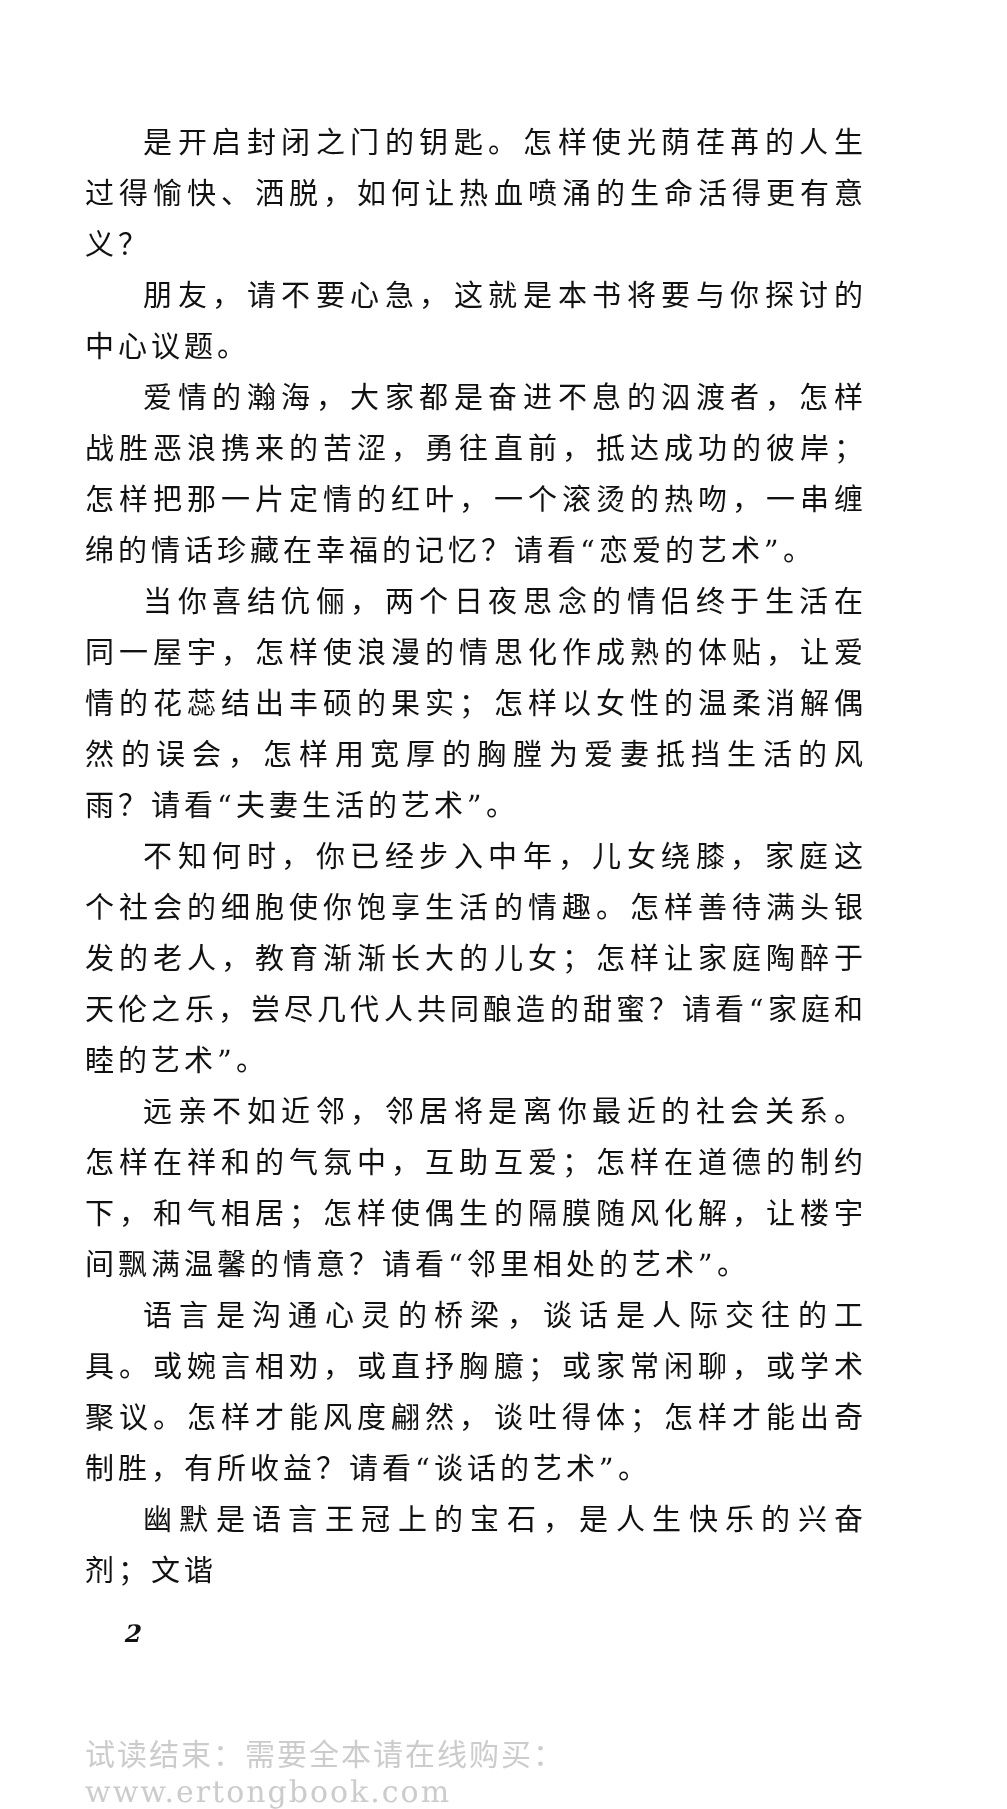是开启封闭之门的钥匙。怎样使光荫荏苒的人生过得愉快、洒脱，如何让热血喷涌的生命活得更有意义？
朋友，请不要心急，这就是本书将要与你探讨的中心议题。
爱情的瀚海，大家都是奋进不息的泅渡者，怎样战胜恶浪携来的苦涩，勇往直前，抵达成功的彼岸；怎样把那一片定情的红叶，一个滚烫的热吻，一串缠绵的情话珍藏在幸福的记忆？请看“恋爱的艺术”。
当你喜结伉俪，两个日夜思念的情侣终于生活在同一屋宇，怎样使浪漫的情思化作成熟的体贴，让爱情的花蕊结出丰硕的果实；怎样以女性的温柔消解偶然的误会，怎样用宽厚的胸膛为爱妻抵挡生活的风雨？请看“夫妻生活的艺术”。
不知何时，你已经步入中年，儿女绕膝，家庭这个社会的细胞使你饱享生活的情趣。怎样善待满头银发的老人，教育渐渐长大的儿女；怎样让家庭陶醉于天伦之乐，尝尽几代人共同酿造的甜蜜？请看“家庭和睦的艺术”。
远亲不如近邻，邻居将是离你最近的社会关系。怎样在祥和的气氛中，互助互爱；怎样在道德的制约下，和气相居；怎样使偶生的隔膜随风化解，让楼宇间飘满温馨的情意？请看“邻里相处的艺术”。
语言是沟通心灵的桥梁，谈话是人际交往的工具。或婉言相劝，或直抒胸臆；或家常闲聊，或学术聚议。怎样才能风度翩然，谈吐得体；怎样才能出奇制胜，有所收益？请看“谈话的艺术”。
幽默是语言王冠上的宝石，是人生快乐的兴奋剂；文谐
2
试读结束：需要全本请在线购买： www.ertongbook.com